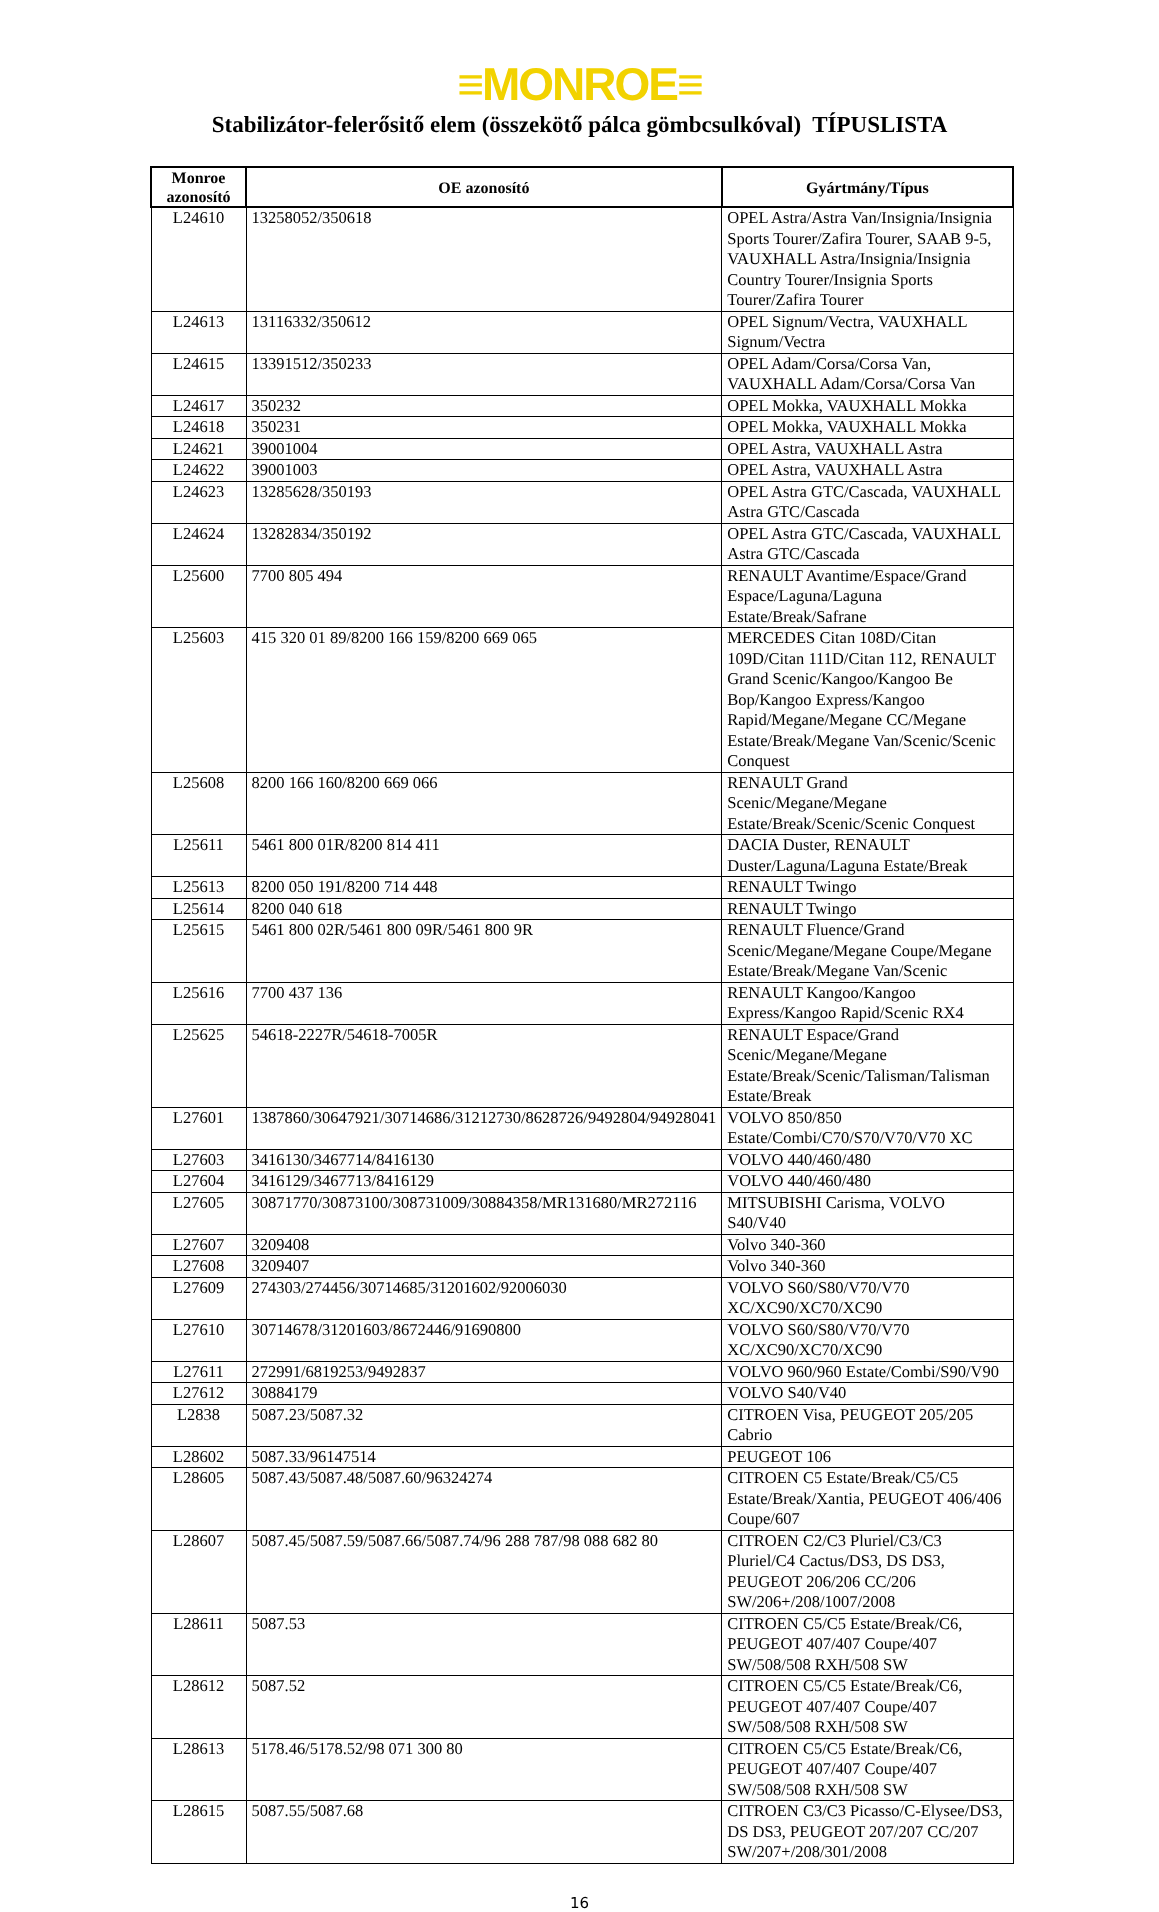≡MONROE≡
Stabilizátor-felerősitő elem (összekötő pálca gömbcsulkóval) TÍPUSLISTA
| Monroe azonosító | OE azonosító | Gyártmány/Típus |
| --- | --- | --- |
| L24610 | 13258052/350618 | OPEL Astra/Astra Van/Insignia/Insignia Sports Tourer/Zafira Tourer, SAAB 9-5, VAUXHALL Astra/Insignia/Insignia Country Tourer/Insignia Sports Tourer/Zafira Tourer |
| L24613 | 13116332/350612 | OPEL Signum/Vectra, VAUXHALL Signum/Vectra |
| L24615 | 13391512/350233 | OPEL Adam/Corsa/Corsa Van, VAUXHALL Adam/Corsa/Corsa Van |
| L24617 | 350232 | OPEL Mokka, VAUXHALL Mokka |
| L24618 | 350231 | OPEL Mokka, VAUXHALL Mokka |
| L24621 | 39001004 | OPEL Astra, VAUXHALL Astra |
| L24622 | 39001003 | OPEL Astra, VAUXHALL Astra |
| L24623 | 13285628/350193 | OPEL Astra GTC/Cascada, VAUXHALL Astra GTC/Cascada |
| L24624 | 13282834/350192 | OPEL Astra GTC/Cascada, VAUXHALL Astra GTC/Cascada |
| L25600 | 7700 805 494 | RENAULT Avantime/Espace/Grand Espace/Laguna/Laguna Estate/Break/Safrane |
| L25603 | 415 320 01 89/8200 166 159/8200 669 065 | MERCEDES Citan 108D/Citan 109D/Citan 111D/Citan 112, RENAULT Grand Scenic/Kangoo/Kangoo Be Bop/Kangoo Express/Kangoo Rapid/Megane/Megane CC/Megane Estate/Break/Megane Van/Scenic/Scenic Conquest |
| L25608 | 8200 166 160/8200 669 066 | RENAULT Grand Scenic/Megane/Megane Estate/Break/Scenic/Scenic Conquest |
| L25611 | 5461 800 01R/8200 814 411 | DACIA Duster, RENAULT Duster/Laguna/Laguna Estate/Break |
| L25613 | 8200 050 191/8200 714 448 | RENAULT Twingo |
| L25614 | 8200 040 618 | RENAULT Twingo |
| L25615 | 5461 800 02R/5461 800 09R/5461 800 9R | RENAULT Fluence/Grand Scenic/Megane/Megane Coupe/Megane Estate/Break/Megane Van/Scenic |
| L25616 | 7700 437 136 | RENAULT Kangoo/Kangoo Express/Kangoo Rapid/Scenic RX4 |
| L25625 | 54618-2227R/54618-7005R | RENAULT Espace/Grand Scenic/Megane/Megane Estate/Break/Scenic/Talisman/Talisman Estate/Break |
| L27601 | 1387860/30647921/30714686/31212730/8628726/9492804/94928041 | VOLVO 850/850 Estate/Combi/C70/S70/V70/V70 XC |
| L27603 | 3416130/3467714/8416130 | VOLVO 440/460/480 |
| L27604 | 3416129/3467713/8416129 | VOLVO 440/460/480 |
| L27605 | 30871770/30873100/308731009/30884358/MR131680/MR272116 | MITSUBISHI Carisma, VOLVO S40/V40 |
| L27607 | 3209408 | Volvo 340-360 |
| L27608 | 3209407 | Volvo 340-360 |
| L27609 | 274303/274456/30714685/31201602/92006030 | VOLVO S60/S80/V70/V70 XC/XC90/XC70/XC90 |
| L27610 | 30714678/31201603/8672446/91690800 | VOLVO S60/S80/V70/V70 XC/XC90/XC70/XC90 |
| L27611 | 272991/6819253/9492837 | VOLVO 960/960 Estate/Combi/S90/V90 |
| L27612 | 30884179 | VOLVO S40/V40 |
| L2838 | 5087.23/5087.32 | CITROEN Visa, PEUGEOT 205/205 Cabrio |
| L28602 | 5087.33/96147514 | PEUGEOT 106 |
| L28605 | 5087.43/5087.48/5087.60/96324274 | CITROEN C5 Estate/Break/C5/C5 Estate/Break/Xantia, PEUGEOT 406/406 Coupe/607 |
| L28607 | 5087.45/5087.59/5087.66/5087.74/96 288 787/98 088 682 80 | CITROEN C2/C3 Pluriel/C3/C3 Pluriel/C4 Cactus/DS3, DS DS3, PEUGEOT 206/206 CC/206 SW/206+/208/1007/2008 |
| L28611 | 5087.53 | CITROEN C5/C5 Estate/Break/C6, PEUGEOT 407/407 Coupe/407 SW/508/508 RXH/508 SW |
| L28612 | 5087.52 | CITROEN C5/C5 Estate/Break/C6, PEUGEOT 407/407 Coupe/407 SW/508/508 RXH/508 SW |
| L28613 | 5178.46/5178.52/98 071 300 80 | CITROEN C5/C5 Estate/Break/C6, PEUGEOT 407/407 Coupe/407 SW/508/508 RXH/508 SW |
| L28615 | 5087.55/5087.68 | CITROEN C3/C3 Picasso/C-Elysee/DS3, DS DS3, PEUGEOT 207/207 CC/207 SW/207+/208/301/2008 |
16